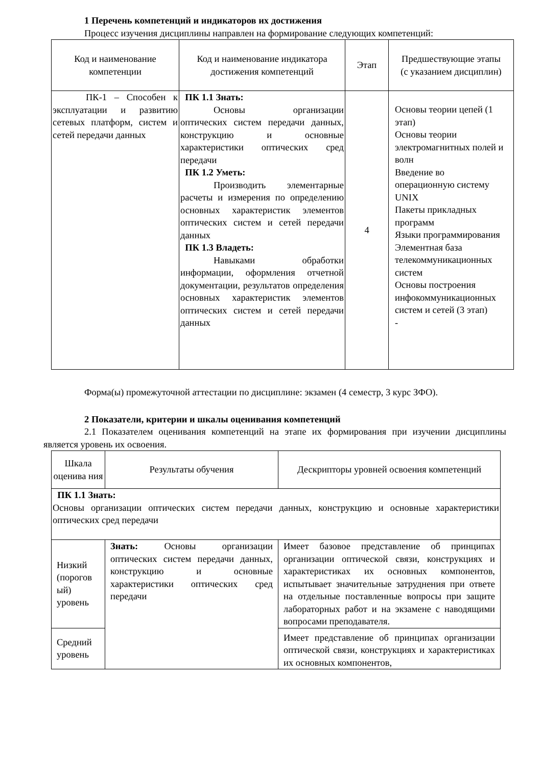1 Перечень компетенций и индикаторов их достижения
Процесс изучения дисциплины направлен на формирование следующих компетенций:
| Код и наименование компетенции | Код и наименование индикатора достижения компетенций | Этап | Предшествующие этапы (с указанием дисциплин) |
| --- | --- | --- | --- |
| ПК-1 – Способен к эксплуатации и развитию сетевых платформ, систем и сетей передачи данных | ПК 1.1 Знать: Основы организации оптических систем передачи данных, конструкцию и основные характеристики оптических сред передачи ПК 1.2 Уметь: Производить элементарные расчеты и измерения по определению основных характеристик элементов оптических систем и сетей передачи данных ПК 1.3 Владеть: Навыками обработки информации, оформления отчетной документации, результатов определения основных характеристик элементов оптических систем и сетей передачи данных | 4 | Основы теории цепей (1 этап) Основы теории электромагнитных полей и волн Введение во операционную систему UNIX Пакеты прикладных программ Языки программирования Элементная база телекоммуникационных систем Основы построения инфокоммуникационных систем и сетей (3 этап) - |
Форма(ы) промежуточной аттестации по дисциплине: экзамен (4 семестр, 3 курс ЗФО).
2 Показатели, критерии и шкалы оценивания компетенций
2.1 Показателем оценивания компетенций на этапе их формирования при изучении дисциплины является уровень их освоения.
| Шкала оценива ния | Результаты обучения | Дескрипторы уровней освоения компетенций |
| --- | --- | --- |
| ПК 1.1 Знать: Основы организации оптических систем передачи данных, конструкцию и основные характеристики оптических сред передачи | | |
| Низкий (порогов ый) уровень | Знать: Основы организации оптических систем передачи данных, конструкцию и основные характеристики оптических сред передачи | Имеет базовое представление об принципах организации оптической связи, конструкциях и характеристиках их основных компонентов, испытывает значительные затруднения при ответе на отдельные поставленные вопросы при защите лабораторных работ и на экзамене с наводящими вопросами преподавателя. |
| Средний уровень | | Имеет представление об принципах организации оптической связи, конструкциях и характеристиках их основных компонентов, |